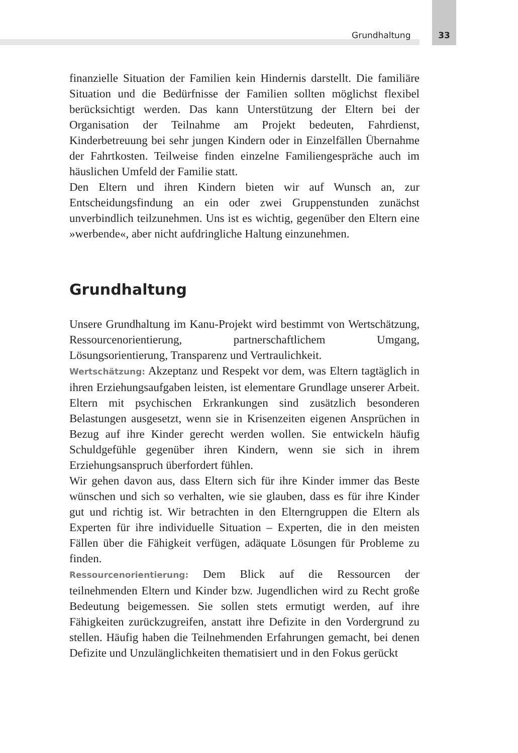Grundhaltung 33
finanzielle Situation der Familien kein Hindernis darstellt. Die familiäre Situation und die Bedürfnisse der Familien sollten möglichst flexibel berücksichtigt werden. Das kann Unterstützung der Eltern bei der Organisation der Teilnahme am Projekt bedeuten, Fahrdienst, Kinderbetreuung bei sehr jungen Kindern oder in Einzelfällen Übernahme der Fahrtkosten. Teilweise finden einzelne Familiengespräche auch im häuslichen Umfeld der Familie statt.
Den Eltern und ihren Kindern bieten wir auf Wunsch an, zur Entscheidungsfindung an ein oder zwei Gruppenstunden zunächst unverbindlich teilzunehmen. Uns ist es wichtig, gegenüber den Eltern eine »werbende«, aber nicht aufdringliche Haltung einzunehmen.
Grundhaltung
Unsere Grundhaltung im Kanu-Projekt wird bestimmt von Wertschätzung, Ressourcenorientierung, partnerschaftlichem Umgang, Lösungsorientierung, Transparenz und Vertraulichkeit.
Wertschätzung: Akzeptanz und Respekt vor dem, was Eltern tagtäglich in ihren Erziehungsaufgaben leisten, ist elementare Grundlage unserer Arbeit. Eltern mit psychischen Erkrankungen sind zusätzlich besonderen Belastungen ausgesetzt, wenn sie in Krisenzeiten eigenen Ansprüchen in Bezug auf ihre Kinder gerecht werden wollen. Sie entwickeln häufig Schuldgefühle gegenüber ihren Kindern, wenn sie sich in ihrem Erziehungsanspruch überfordert fühlen.
Wir gehen davon aus, dass Eltern sich für ihre Kinder immer das Beste wünschen und sich so verhalten, wie sie glauben, dass es für ihre Kinder gut und richtig ist. Wir betrachten in den Elterngruppen die Eltern als Experten für ihre individuelle Situation – Experten, die in den meisten Fällen über die Fähigkeit verfügen, adäquate Lösungen für Probleme zu finden.
Ressourcenorientierung: Dem Blick auf die Ressourcen der teilnehmenden Eltern und Kinder bzw. Jugendlichen wird zu Recht große Bedeutung beigemessen. Sie sollen stets ermutigt werden, auf ihre Fähigkeiten zurückzugreifen, anstatt ihre Defizite in den Vordergrund zu stellen. Häufig haben die Teilnehmenden Erfahrungen gemacht, bei denen Defizite und Unzulänglichkeiten thematisiert und in den Fokus gerückt